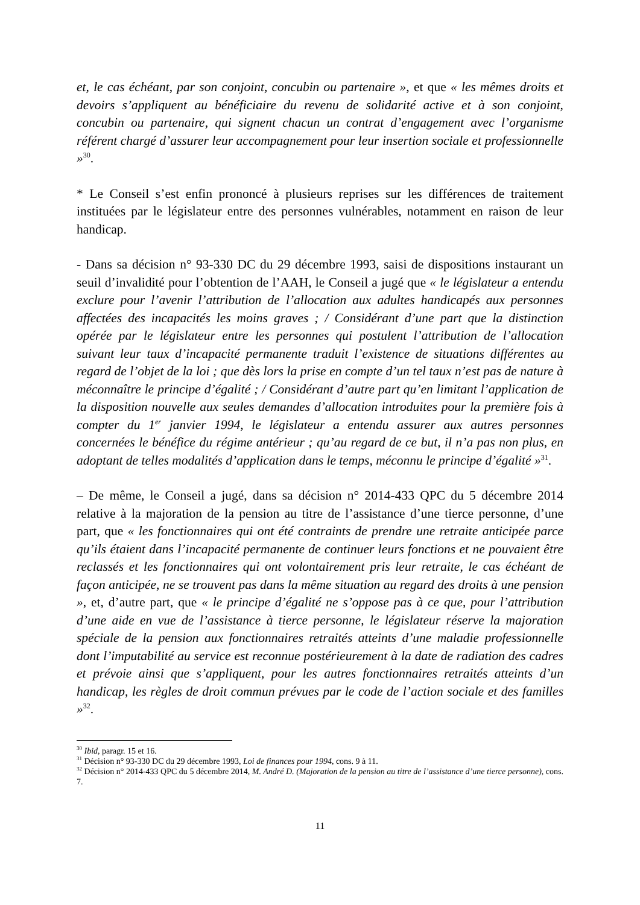et, le cas échéant, par son conjoint, concubin ou partenaire », et que « les mêmes droits et devoirs s’appliquent au bénéficiaire du revenu de solidarité active et à son conjoint, concubin ou partenaire, qui signent chacun un contrat d’engagement avec l’organisme référent chargé d’assurer leur accompagnement pour leur insertion sociale et professionnelle »<sup>30</sup>.
* Le Conseil s’est enfin prononcé à plusieurs reprises sur les différences de traitement instituées par le législateur entre des personnes vulnérables, notamment en raison de leur handicap.
- Dans sa décision n° 93-330 DC du 29 décembre 1993, saisi de dispositions instaurant un seuil d’invalidité pour l’obtention de l’AAH, le Conseil a jugé que « le législateur a entendu exclure pour l’avenir l’attribution de l’allocation aux adultes handicapés aux personnes affectées des incapacités les moins graves ; / Considérant d’une part que la distinction opérée par le législateur entre les personnes qui postulent l’attribution de l’allocation suivant leur taux d’incapacité permanente traduit l’existence de situations différentes au regard de l’objet de la loi ; que dès lors la prise en compte d’un tel taux n’est pas de nature à méconnaître le principe d’égalité ; / Considérant d’autre part qu’en limitant l’application de la disposition nouvelle aux seules demandes d’allocation introduites pour la première fois à compter du 1<sup>er</sup> janvier 1994, le législateur a entendu assurer aux autres personnes concernées le bénéfice du régime antérieur ; qu’au regard de ce but, il n’a pas non plus, en adoptant de telles modalités d’application dans le temps, méconnu le principe d’égalité »<sup>31</sup>.
– De même, le Conseil a jugé, dans sa décision n° 2014-433 QPC du 5 décembre 2014 relative à la majoration de la pension au titre de l’assistance d’une tierce personne, d’une part, que « les fonctionnaires qui ont été contraints de prendre une retraite anticipée parce qu’ils étaient dans l’incapacité permanente de continuer leurs fonctions et ne pouvaient être reclassés et les fonctionnaires qui ont volontairement pris leur retraite, le cas échéant de façon anticipée, ne se trouvent pas dans la même situation au regard des droits à une pension », et, d’autre part, que « le principe d’égalité ne s’oppose pas à ce que, pour l’attribution d’une aide en vue de l’assistance à tierce personne, le législateur réserve la majoration spéciale de la pension aux fonctionnaires retraités atteints d’une maladie professionnelle dont l’imputabilité au service est reconnue postérieurement à la date de radiation des cadres et prévoie ainsi que s’appliquent, pour les autres fonctionnaires retraités atteints d’un handicap, les règles de droit commun prévues par le code de l’action sociale et des familles »<sup>32</sup>.
<sup>30</sup> Ibid, paragr. 15 et 16.
<sup>31</sup> Décision n° 93-330 DC du 29 décembre 1993, Loi de finances pour 1994, cons. 9 à 11.
<sup>32</sup> Décision n° 2014-433 QPC du 5 décembre 2014, M. André D. (Majoration de la pension au titre de l’assistance d’une tierce personne), cons. 7.
11